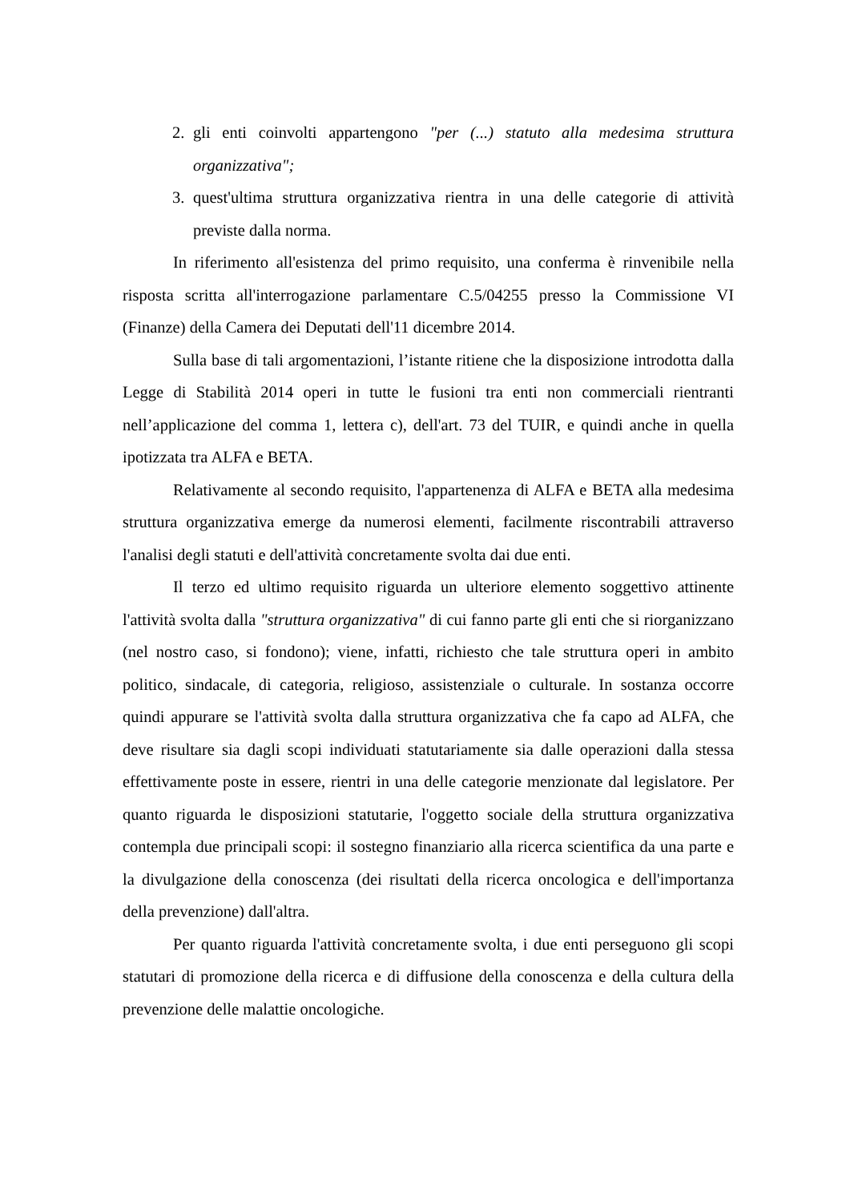2. gli enti coinvolti appartengono "per (...) statuto alla medesima struttura organizzativa";
3. quest'ultima struttura organizzativa rientra in una delle categorie di attività previste dalla norma.
In riferimento all'esistenza del primo requisito, una conferma è rinvenibile nella risposta scritta all'interrogazione parlamentare C.5/04255 presso la Commissione VI (Finanze) della Camera dei Deputati dell'11 dicembre 2014.
Sulla base di tali argomentazioni, l’istante ritiene che la disposizione introdotta dalla Legge di Stabilità 2014 operi in tutte le fusioni tra enti non commerciali rientranti nell’applicazione del comma 1, lettera c), dell'art. 73 del TUIR, e quindi anche in quella ipotizzata tra ALFA e BETA.
Relativamente al secondo requisito, l'appartenenza di ALFA e BETA alla medesima struttura organizzativa emerge da numerosi elementi, facilmente riscontrabili attraverso l'analisi degli statuti e dell'attività concretamente svolta dai due enti.
Il terzo ed ultimo requisito riguarda un ulteriore elemento soggettivo attinente l'attività svolta dalla "struttura organizzativa" di cui fanno parte gli enti che si riorganizzano (nel nostro caso, si fondono); viene, infatti, richiesto che tale struttura operi in ambito politico, sindacale, di categoria, religioso, assistenziale o culturale. In sostanza occorre quindi appurare se l'attività svolta dalla struttura organizzativa che fa capo ad ALFA, che deve risultare sia dagli scopi individuati statutariamente sia dalle operazioni dalla stessa effettivamente poste in essere, rientri in una delle categorie menzionate dal legislatore. Per quanto riguarda le disposizioni statutarie, l'oggetto sociale della struttura organizzativa contempla due principali scopi: il sostegno finanziario alla ricerca scientifica da una parte e la divulgazione della conoscenza (dei risultati della ricerca oncologica e dell'importanza della prevenzione) dall'altra.
Per quanto riguarda l'attività concretamente svolta, i due enti perseguono gli scopi statutari di promozione della ricerca e di diffusione della conoscenza e della cultura della prevenzione delle malattie oncologiche.